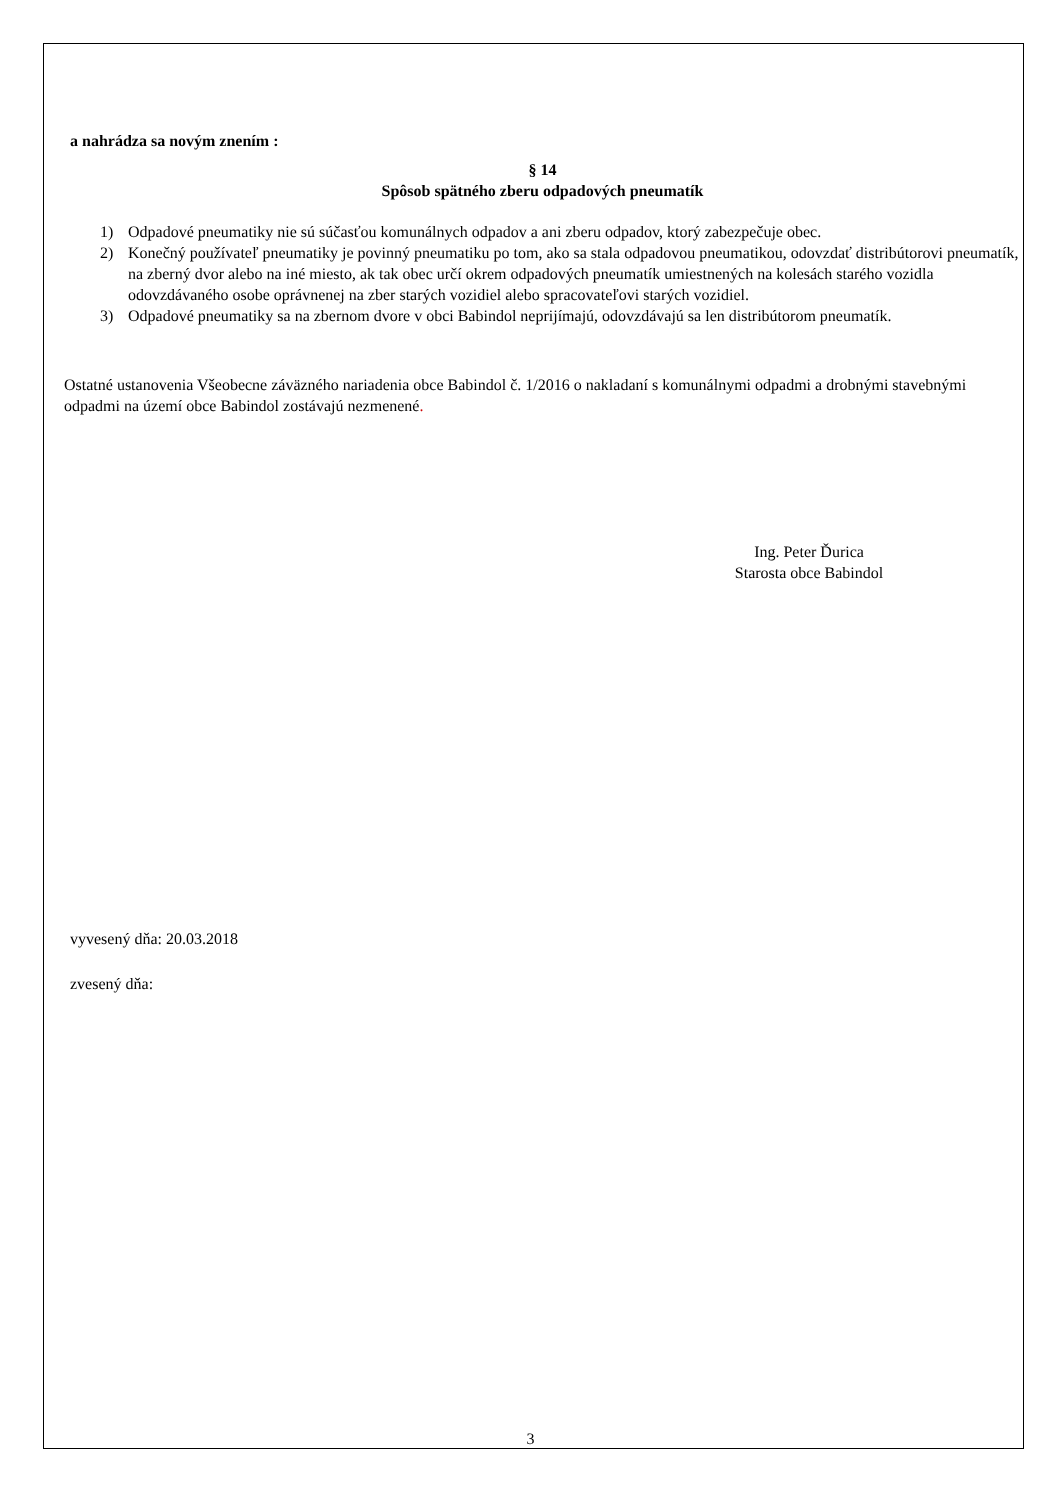a nahrádza sa novým znením :
§ 14
Spôsob spätného zberu odpadových pneumatík
1) Odpadové pneumatiky nie sú súčasťou komunálnych odpadov a ani zberu odpadov, ktorý zabezpečuje obec.
2) Konečný používateľ pneumatiky je povinný pneumatiku po tom, ako sa stala odpadovou pneumatikou, odovzdať distribútorovi pneumatík, na zberný dvor alebo na iné miesto, ak tak obec určí okrem odpadových pneumatík umiestnených na kolesách starého vozidla odovzdávaného osobe oprávnenej na zber starých vozidiel alebo spracovateľovi starých vozidiel.
3) Odpadové pneumatiky sa na zbernom dvore v obci Babindol neprijímajú, odovzdávajú sa len distribútorom pneumatík.
Ostatné ustanovenia Všeobecne záväzného nariadenia obce Babindol č. 1/2016 o nakladaní s komunálnymi odpadmi a drobnými stavebnými odpadmi na území obce Babindol zostávajú nezmenené.
Ing. Peter Ďurica
Starosta obce Babindol
vyvesený dňa: 20.03.2018
zvesený dňa:
3